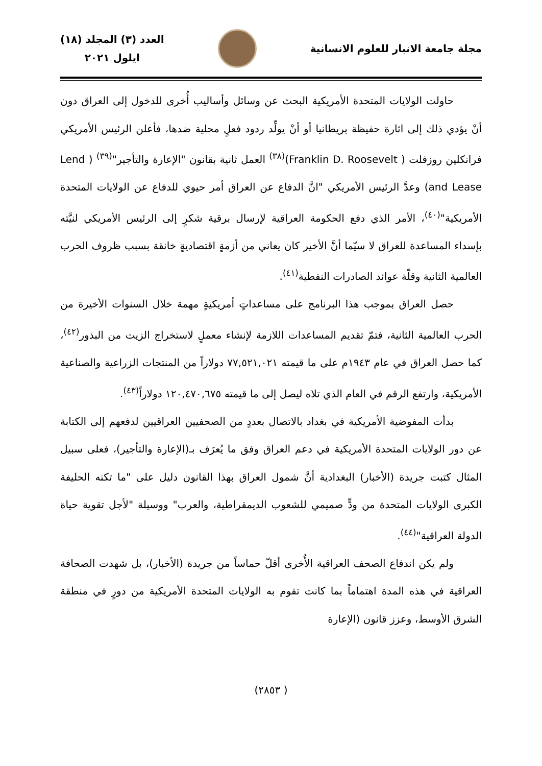مجلة جامعة الانبار للعلوم الانسانية
العدد (٣) المجلد (١٨)
ايلول ٢٠٢١
حاولت الولايات المتحدة الأمريكية البحث عن وسائل وأساليب أُخرى للدخول إلى العراق دون أنْ يؤدي ذلك إلى اثارة حفيظة بريطانيا أو أنْ يولِّد ردود فعلٍ محلية ضدها، فأعلن الرئيس الأمريكي فرانكلين روزفلت ( Franklin D. Roosevelt)<sup>(٣٨)</sup> العمل ثانية بقانون "الإعارة والتأجير"<sup>(٣٩)</sup> ( Lend and Lease) وعدَّ الرئيس الأمريكي "انَّ الدفاع عن العراق أمر حيوي للدفاع عن الولايات المتحدة الأمريكية"<sup>(٤٠)</sup>، الأمر الذي دفع الحكومة العراقية لإرسال برقية شكرٍ إلى الرئيس الأمريكي لنيَّته بإسداء المساعدة للعراق لا سيّما أنَّ الأخير كان يعاني من أزمةٍ اقتصاديةٍ خانقة بسبب ظروف الحرب العالمية الثانية وقلّة عوائد الصادرات النفطية<sup>(٤١)</sup>.
حصل العراق بموجب هذا البرنامج على مساعداتٍ أمريكيةٍ مهمة خلال السنوات الأخيرة من الحرب العالمية الثانية، فتمّ تقديم المساعدات اللازمة لإنشاء معملٍ لاستخراج الزيت من البذور<sup>(٤٢)</sup>، كما حصل العراق في عام ١٩٤٣م على ما قيمته ٧٧,٥٢١,٠٢١ دولاراً من المنتجات الزراعية والصناعية الأمريكية، وارتفع الرقم في العام الذي تلاه ليصل إلى ما قيمته ١٢٠,٤٧٠,٦٧٥ دولاراً<sup>(٤٣)</sup>.
بدأت المفوضية الأمريكية في بغداد بالاتصال بعددٍ من الصحفيين العراقيين لدفعهم إلى الكتابة عن دور الولايات المتحدة الأمريكية في دعم العراق وفق ما يُعرَف بـ(الإعارة والتأجير)، فعلى سبيل المثال كتبت جريدة (الأخبار) البغدادية أنَّ شمول العراق بهذا القانون دليل على "ما تكنه الحليفة الكبرى الولايات المتحدة من ودٍّ صميمي للشعوب الديمقراطية، والعرب" ووسيلة "لأجل تقوية حياة الدولة العراقية"<sup>(٤٤)</sup>.
ولم يكن اندفاع الصحف العراقية الأُخرى أقلّ حماساً من جريدة (الأخبار)، بل شهدت الصحافة العراقية في هذه المدة اهتماماً بما كانت تقوم به الولايات المتحدة الأمريكية من دورٍ في منطقة الشرق الأوسط، وعزز قانون (الإعارة
( ٢٨٥٣)